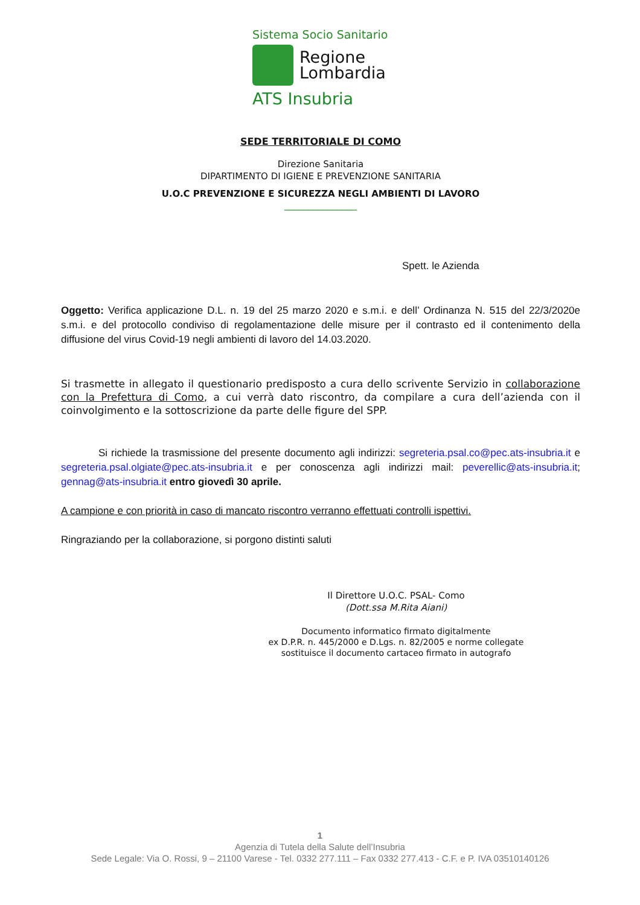Sistema Socio Sanitario
Regione
Lombardia
ATS Insubria
SEDE TERRITORIALE DI COMO
Direzione Sanitaria
DIPARTIMENTO DI IGIENE E PREVENZIONE SANITARIA
U.O.C PREVENZIONE E SICUREZZA NEGLI AMBIENTI DI LAVORO
_______________
Spett. le Azienda
Oggetto: Verifica applicazione D.L. n. 19 del 25 marzo 2020 e s.m.i. e dell’ Ordinanza N. 515 del 22/3/2020e s.m.i. e del protocollo condiviso di regolamentazione delle misure per il contrasto ed il contenimento della diffusione del virus Covid-19 negli ambienti di lavoro del 14.03.2020.
Si trasmette in allegato il questionario predisposto a cura dello scrivente Servizio in collaborazione con la Prefettura di Como, a cui verrà dato riscontro, da compilare a cura dell’azienda con il coinvolgimento e la sottoscrizione da parte delle figure del SPP.
Si richiede la trasmissione del presente documento agli indirizzi: segreteria.psal.co@pec.ats-insubria.it e segreteria.psal.olgiate@pec.ats-insubria.it e per conoscenza agli indirizzi mail: peverellic@ats-insubria.it; gennag@ats-insubria.it entro giovedì 30 aprile.
A campione e con priorità in caso di mancato riscontro verranno effettuati controlli ispettivi.
Ringraziando per la collaborazione, si porgono distinti saluti
Il Direttore U.O.C. PSAL- Como
(Dott.ssa M.Rita Aiani)
Documento informatico firmato digitalmente
ex D.P.R. n. 445/2000 e D.Lgs. n. 82/2005 e norme collegate
sostituisce il documento cartaceo firmato in autografo
1
Agenzia di Tutela della Salute dell’Insubria
Sede Legale: Via O. Rossi, 9 – 21100 Varese - Tel. 0332 277.111 – Fax 0332 277.413 - C.F. e P. IVA 03510140126